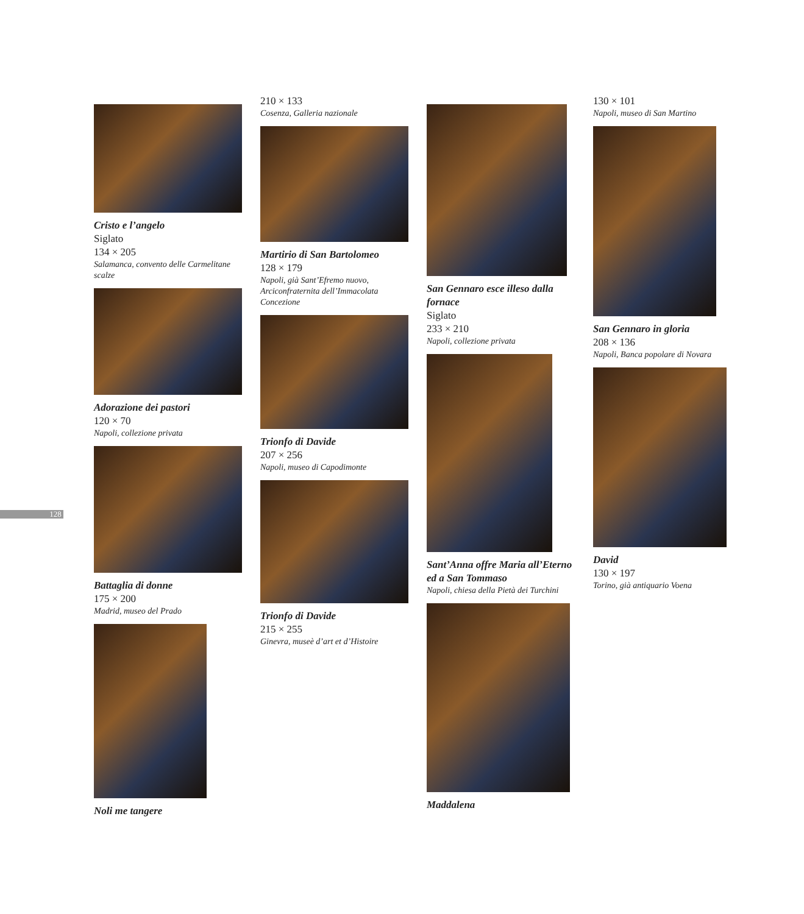128
Cristo e l’angelo
Siglato
134 × 205
Salamanca, convento delle Carmelitane scalze
Adorazione dei pastori
120 × 70
Napoli, collezione privata
Battaglia di donne
175 × 200
Madrid, museo del Prado
Noli me tangere
210 × 133
Cosenza, Galleria nazionale
Martirio di San Bartolomeo
128 × 179
Napoli, già Sant’Efremo nuovo, Arciconfraternita dell’Immacolata Concezione
Trionfo di Davide
207 × 256
Napoli, museo di Capodimonte
Trionfo di Davide
215 × 255
Ginevra, museè d’art et d’Histoire
San Gennaro esce illeso dalla fornace
Siglato
233 × 210
Napoli, collezione privata
Sant’Anna offre Maria all’Eterno ed a San Tommaso
Napoli, chiesa della Pietà dei Turchini
Maddalena
130 × 101
Napoli, museo di San Martino
San Gennaro in gloria
208 × 136
Napoli, Banca popolare di Novara
David
130 × 197
Torino, già antiquario Voena